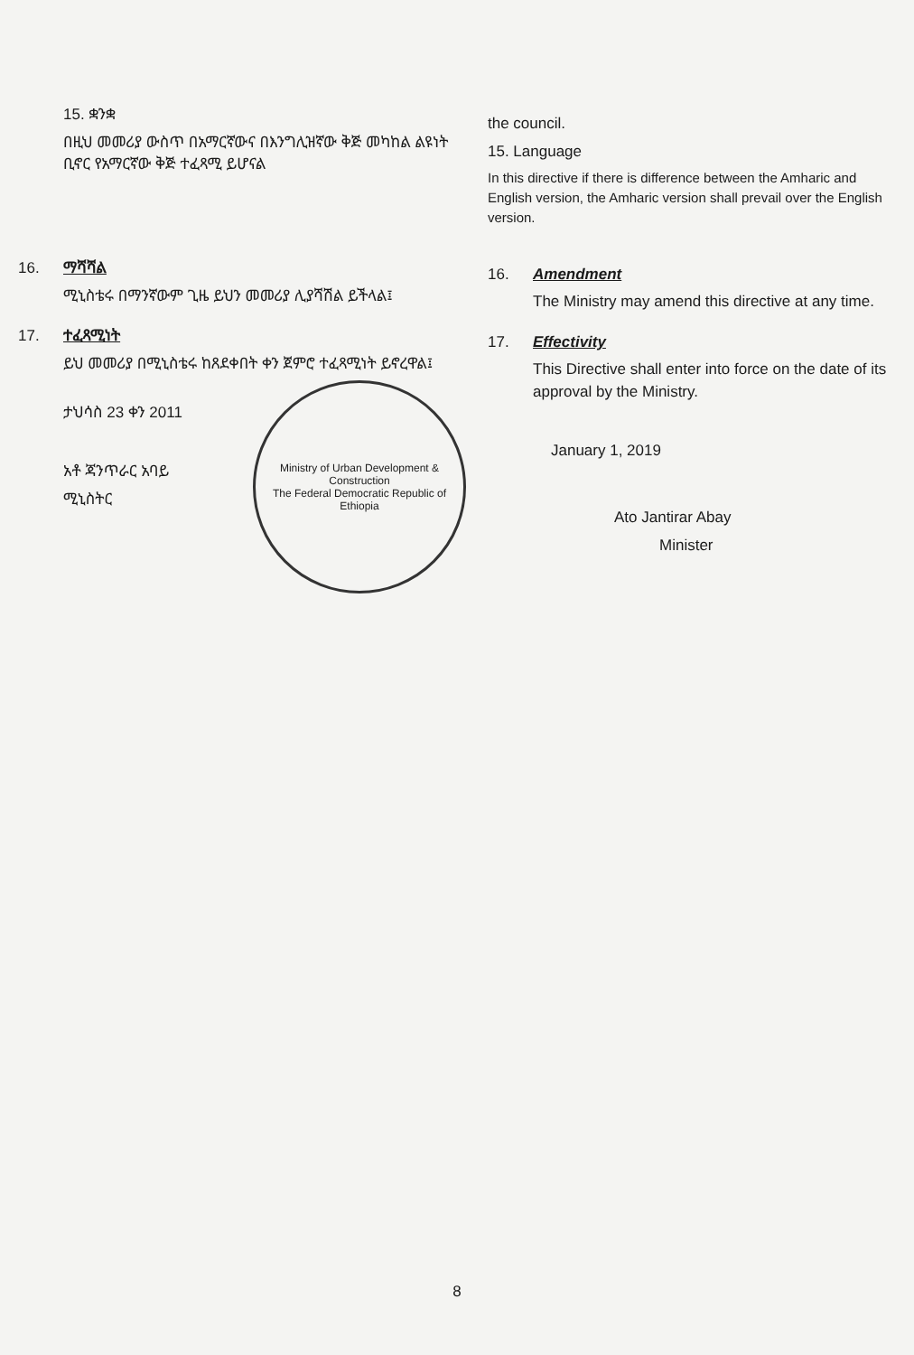15. ቋንቋ
በዚህ መመሪያ ውስጥ በአማርኛውና በእንግሊዝኛው ቅጅ መካከል ልዩነት ቢኖር የአማርኛው ቅጅ ተፈጻሚ ይሆናል
16. ማሻሻል
ሚኒስቴሩ በማንኛውም ጊዜ ይህን መመሪያ ሊያሻሽል ይችላል፤
17. ተፈጻሚነት
ይህ መመሪያ በሚኒስቴሩ ከጸደቀበት ቀን ጀምሮ ተፈጻሚነት ይኖረዋል፤
ታህሳስ 23 ቀን 2011
አቶ ጃንጥራር አባይ
ሚኒስትር
Ministry of Urban Development & Construction
The Federal Democratic Republic of Ethiopia
the council.
15. Language
In this directive if there is difference between the Amharic and English version, the Amharic version shall prevail over the English version.
16. Amendment
The Ministry may amend this directive at any time.
17. Effectivity
This Directive shall enter into force on the date of its approval by the Ministry.
January 1, 2019
Ato Jantirar Abay
Minister
8